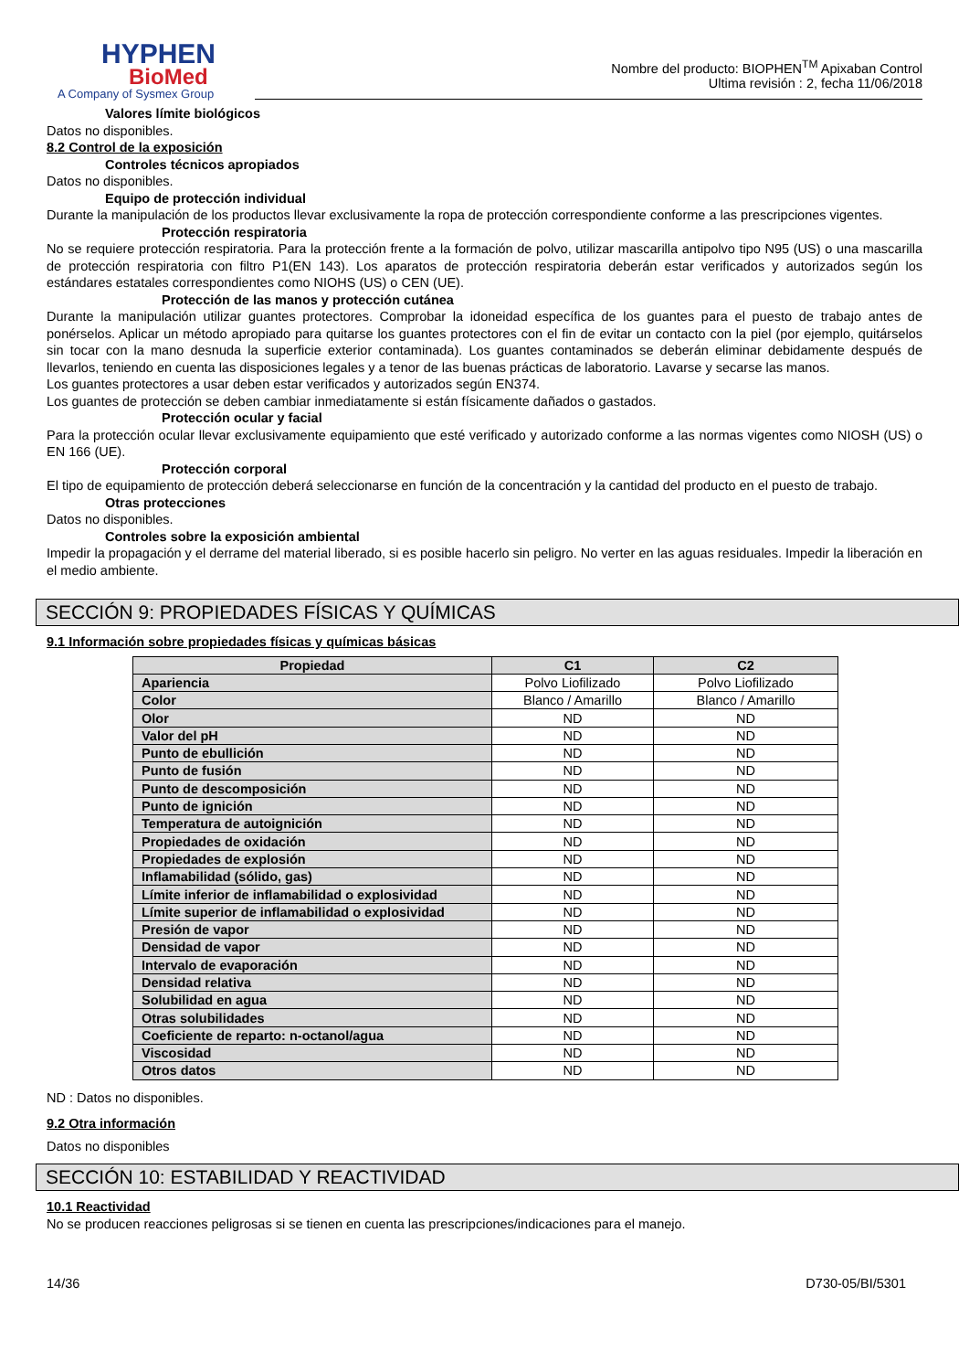HYPHEN
BioMed
A Company of Sysmex Group
Nombre del producto: BIOPHEN<sup>TM</sup> Apixaban Control
Ultima revisión : 2, fecha 11/06/2018
Valores límite biológicos
Datos no disponibles.
8.2 Control de la exposición
Controles técnicos apropiados
Datos no disponibles.
Equipo de protección individual
Durante la manipulación de los productos llevar exclusivamente la ropa de protección correspondiente conforme a las prescripciones vigentes.
Protección respiratoria
No se requiere protección respiratoria. Para la protección frente a la formación de polvo, utilizar mascarilla antipolvo tipo N95 (US) o una mascarilla de protección respiratoria con filtro P1(EN 143). Los aparatos de protección respiratoria deberán estar verificados y autorizados según los estándares estatales correspondientes como NIOHS (US) o CEN (UE).
Protección de las manos y protección cutánea
Durante la manipulación utilizar guantes protectores. Comprobar la idoneidad específica de los guantes para el puesto de trabajo antes de ponérselos. Aplicar un método apropiado para quitarse los guantes protectores con el fin de evitar un contacto con la piel (por ejemplo, quitárselos sin tocar con la mano desnuda la superficie exterior contaminada). Los guantes contaminados se deberán eliminar debidamente después de llevarlos, teniendo en cuenta las disposiciones legales y a tenor de las buenas prácticas de laboratorio. Lavarse y secarse las manos.
Los guantes protectores a usar deben estar verificados y autorizados según EN374.
Los guantes de protección se deben cambiar inmediatamente si están físicamente dañados o gastados.
Protección ocular y facial
Para la protección ocular llevar exclusivamente equipamiento que esté verificado y autorizado conforme a las normas vigentes como NIOSH (US) o EN 166 (UE).
Protección corporal
El tipo de equipamiento de protección deberá seleccionarse en función de la concentración y la cantidad del producto en el puesto de trabajo.
Otras protecciones
Datos no disponibles.
Controles sobre la exposición ambiental
Impedir la propagación y el derrame del material liberado, si es posible hacerlo sin peligro. No verter en las aguas residuales. Impedir la liberación en el medio ambiente.
SECCIÓN 9: PROPIEDADES FÍSICAS Y QUÍMICAS
9.1 Información sobre propiedades físicas y químicas básicas
| Propiedad | C1 | C2 |
| --- | --- | --- |
| Apariencia | Polvo Liofilizado | Polvo Liofilizado |
| Color | Blanco / Amarillo | Blanco / Amarillo |
| Olor | ND | ND |
| Valor del pH | ND | ND |
| Punto de ebullición | ND | ND |
| Punto de fusión | ND | ND |
| Punto de descomposición | ND | ND |
| Punto de ignición | ND | ND |
| Temperatura de autoignición | ND | ND |
| Propiedades de oxidación | ND | ND |
| Propiedades de explosión | ND | ND |
| Inflamabilidad (sólido, gas) | ND | ND |
| Límite inferior de inflamabilidad o explosividad | ND | ND |
| Límite superior de inflamabilidad o explosividad | ND | ND |
| Presión de vapor | ND | ND |
| Densidad de vapor | ND | ND |
| Intervalo de evaporación | ND | ND |
| Densidad relativa | ND | ND |
| Solubilidad en agua | ND | ND |
| Otras solubilidades | ND | ND |
| Coeficiente de reparto: n-octanol/agua | ND | ND |
| Viscosidad | ND | ND |
| Otros datos | ND | ND |
ND : Datos no disponibles.
9.2 Otra información
Datos no disponibles
SECCIÓN 10: ESTABILIDAD Y REACTIVIDAD
10.1 Reactividad
No se producen reacciones peligrosas si se tienen en cuenta las prescripciones/indicaciones para el manejo.
14/36 D730-05/BI/5301